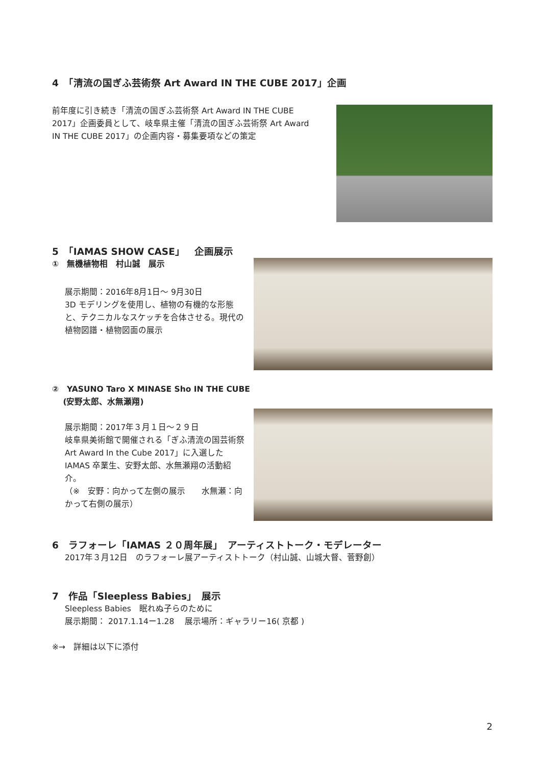4　「清流の国ぎふ芸術祭 Art Award IN THE CUBE 2017」企画
前年度に引き続き「清流の国ぎふ芸術祭 Art Award IN THE CUBE 2017」企画委員として、岐阜県主催「清流の国ぎふ芸術祭 Art Award IN THE CUBE 2017」の企画内容・募集要項などの策定
5　「IAMAS SHOW CASE」　企画展示
①　無機植物相　村山誠　展示
展示期間：2016年8月1日〜 9月30日
3D モデリングを使用し、植物の有機的な形態と、テクニカルなスケッチを合体させる。現代の植物図譜・植物図面の展示
②　YASUNO Taro X MINASE Sho IN THE CUBE
　 (安野太郎、水無瀬翔)
展示期間：2017年３月１日〜２９日
岐阜県美術館で開催される「ぎふ清流の国芸術祭　Art Award In the Cube 2017」に入選したIAMAS 卒業生、安野太郎、水無瀬翔の活動紹介。
（※　安野：向かって左側の展示　　水無瀬：向かって右側の展示）
6　ラフォーレ「IAMAS ２０周年展」　アーティストトーク・モデレーター
2017年３月12日　のラフォーレ展アーティストトーク（村山誠、山城大督、菅野創）
7　作品「Sleepless Babies」　展示
Sleepless Babies　眠れぬ子らのために
展示期間： 2017.1.14ー1.28　 展示場所：ギャラリー16( 京都 )
※→　詳細は以下に添付
2